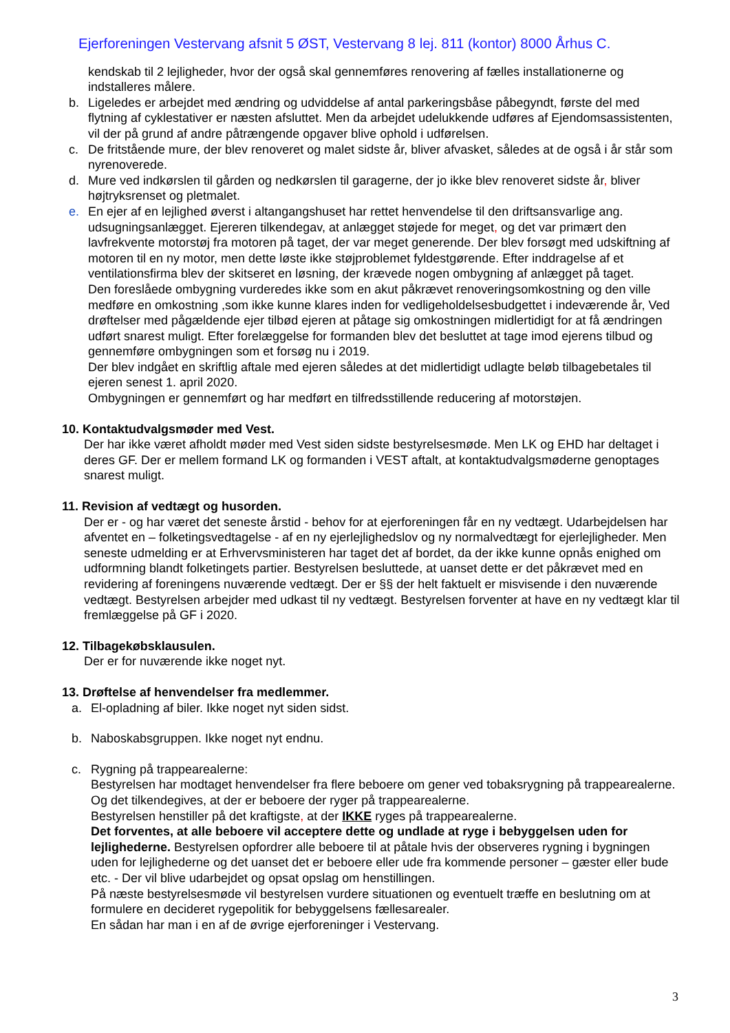Ejerforeningen Vestervang afsnit 5 ØST, Vestervang 8 lej. 811 (kontor) 8000 Århus C.
kendskab til 2 lejligheder, hvor der også skal gennemføres renovering af fælles installationerne og indstalleres målere.
b. Ligeledes er arbejdet med ændring og udviddelse af antal parkeringsbåse påbegyndt, første del med flytning af cyklestativer er næsten afsluttet. Men da arbejdet udelukkende udføres af Ejendomsassistenten, vil der på grund af andre påtrængende opgaver blive ophold i udførelsen.
c. De fritstående mure, der blev renoveret og malet sidste år, bliver afvasket, således at de også i år står som nyrenoverede.
d. Mure ved indkørslen til gården og nedkørslen til garagerne, der jo ikke blev renoveret sidste år, bliver højtryksrenset og pletmalet.
e. En ejer af en lejlighed øverst i altangangshuset har rettet henvendelse til den driftsansvarlige ang. udsugningsanlægget. Ejereren tilkendegav, at anlægget støjede for meget, og det var primært den lavfrekvente motorstøj fra motoren på taget, der var meget generende. Der blev forsøgt med udskiftning af motoren til en ny motor, men dette løste ikke støjproblemet fyldestgørende. Efter inddragelse af et ventilationsfirma blev der skitseret en løsning, der krævede nogen ombygning af anlægget på taget.
Den foreslåede ombygning vurderedes ikke som en akut påkrævet renoveringsomkostning og den ville medføre en omkostning ,som ikke kunne klares inden for vedligeholdelsesbudgettet i indeværende år, Ved drøftelser med pågældende ejer tilbød ejeren at påtage sig omkostningen midlertidigt for at få ændringen udført snarest muligt. Efter forelæggelse for formanden blev det besluttet at tage imod ejerens tilbud og gennemføre ombygningen som et forsøg nu i 2019.
Der blev indgået en skriftlig aftale med ejeren således at det midlertidigt udlagte beløb tilbagebetales til ejeren senest 1. april 2020.
Ombygningen er gennemført og har medført en tilfredsstillende reducering af motorstøjen.
10. Kontaktudvalgsmøder med Vest.
Der har ikke været afholdt møder med Vest siden sidste bestyrelsesmøde. Men LK og EHD har deltaget i deres GF. Der er mellem formand LK og formanden i VEST aftalt, at kontaktudvalgsmøderne genoptages snarest muligt.
11. Revision af vedtægt og husorden.
Der er - og har været det seneste årstid - behov for at ejerforeningen får en ny vedtægt. Udarbejdelsen har afventet en – folketingsvedtagelse - af en ny ejerlejlighedslov og ny normalvedtægt for ejerlejligheder. Men seneste udmelding er at Erhvervsministeren har taget det af bordet, da der ikke kunne opnås enighed om udformning blandt folketingets partier. Bestyrelsen besluttede, at uanset dette er det påkrævet med en revidering af foreningens nuværende vedtægt. Der er §§ der helt faktuelt er misvisende i den nuværende vedtægt. Bestyrelsen arbejder med udkast til ny vedtægt. Bestyrelsen forventer at have en ny vedtægt klar til fremlæggelse på GF i 2020.
12. Tilbagekøbsklausulen.
Der er for nuværende ikke noget nyt.
13. Drøftelse af henvendelser fra medlemmer.
a. El-opladning af biler. Ikke noget nyt siden sidst.
b. Naboskabsgruppen. Ikke noget nyt endnu.
c. Rygning på trappearealerne:
Bestyrelsen har modtaget henvendelser fra flere beboere om gener ved tobaksrygning på trappearealerne. Og det tilkendegives, at der er beboere der ryger på trappearealerne.
Bestyrelsen henstiller på det kraftigste, at der IKKE ryges på trappearealerne.
Det forventes, at alle beboere vil acceptere dette og undlade at ryge i bebyggelsen uden for lejlighederne. Bestyrelsen opfordrer alle beboere til at påtale hvis der observeres rygning i bygningen uden for lejlighederne og det uanset det er beboere eller ude fra kommende personer – gæster eller bude etc. - Der vil blive udarbejdet og opsat opslag om henstillingen.
På næste bestyrelsesmøde vil bestyrelsen vurdere situationen og eventuelt træffe en beslutning om at formulere en decideret rygepolitik for bebyggelsens fællesarealer.
En sådan har man i en af de øvrige ejerforeninger i Vestervang.
3